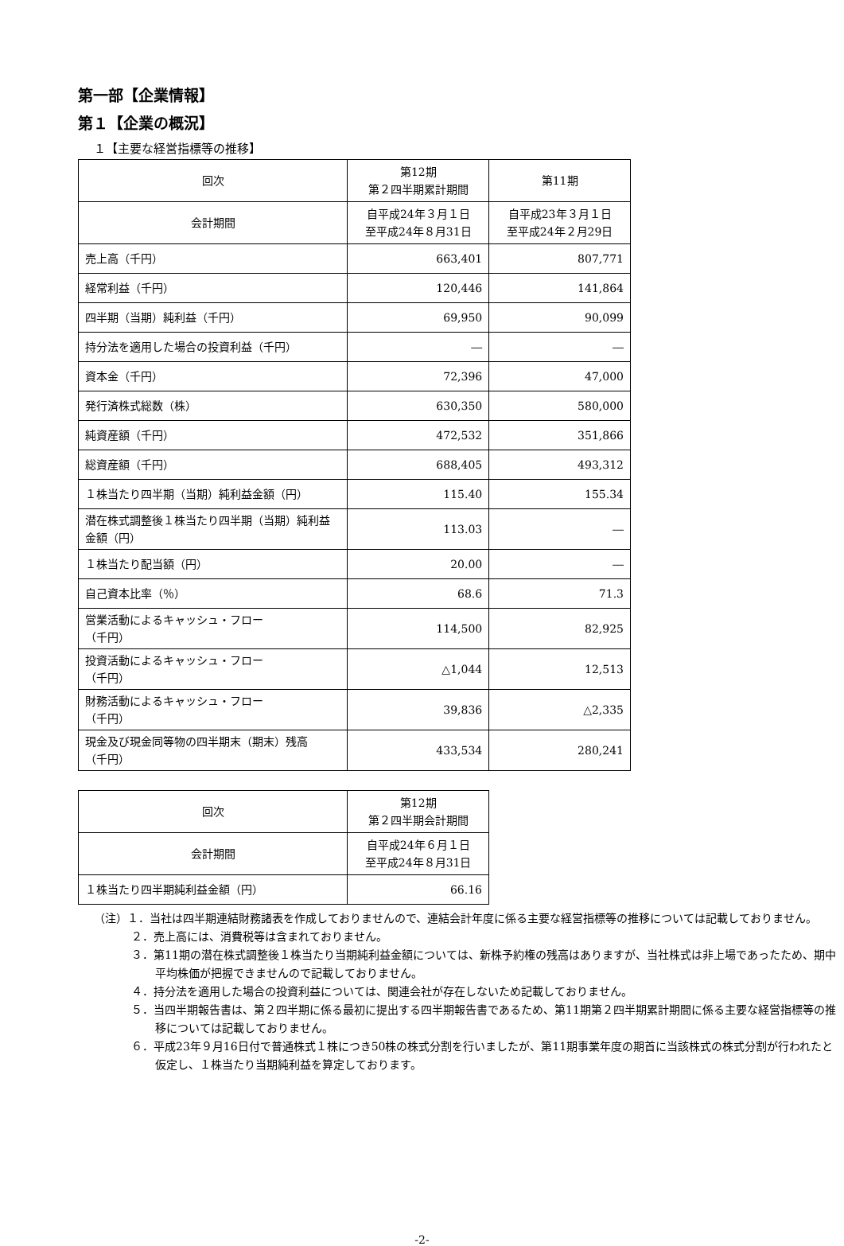第一部【企業情報】
第１【企業の概況】
１【主要な経営指標等の推移】
| 回次 | 第12期 第２四半期累計期間 | 第11期 |
| --- | --- | --- |
| 会計期間 | 自平成24年３月１日 至平成24年８月31日 | 自平成23年３月１日 至平成24年２月29日 |
| 売上高（千円） | 663,401 | 807,771 |
| 経常利益（千円） | 120,446 | 141,864 |
| 四半期（当期）純利益（千円） | 69,950 | 90,099 |
| 持分法を適用した場合の投資利益（千円） | ― | ― |
| 資本金（千円） | 72,396 | 47,000 |
| 発行済株式総数（株） | 630,350 | 580,000 |
| 純資産額（千円） | 472,532 | 351,866 |
| 総資産額（千円） | 688,405 | 493,312 |
| １株当たり四半期（当期）純利益金額（円） | 115.40 | 155.34 |
| 潜在株式調整後１株当たり四半期（当期）純利益金額（円） | 113.03 | ― |
| １株当たり配当額（円） | 20.00 | ― |
| 自己資本比率（％） | 68.6 | 71.3 |
| 営業活動によるキャッシュ・フロー （千円） | 114,500 | 82,925 |
| 投資活動によるキャッシュ・フロー （千円） | △1,044 | 12,513 |
| 財務活動によるキャッシュ・フロー （千円） | 39,836 | △2,335 |
| 現金及び現金同等物の四半期末（期末）残高 （千円） | 433,534 | 280,241 |
| 回次 | 第12期 第２四半期会計期間 |
| --- | --- |
| 会計期間 | 自平成24年６月１日 至平成24年８月31日 |
| １株当たり四半期純利益金額（円） | 66.16 |
（注）１．当社は四半期連結財務諸表を作成しておりませんので、連結会計年度に係る主要な経営指標等の推移については記載しておりません。
２．売上高には、消費税等は含まれておりません。
３．第11期の潜在株式調整後１株当たり当期純利益金額については、新株予約権の残高はありますが、当社株式は非上場であったため、期中平均株価が把握できませんので記載しておりません。
４．持分法を適用した場合の投資利益については、関連会社が存在しないため記載しておりません。
５．当四半期報告書は、第２四半期に係る最初に提出する四半期報告書であるため、第11期第２四半期累計期間に係る主要な経営指標等の推移については記載しておりません。
６．平成23年９月16日付で普通株式１株につき50株の株式分割を行いましたが、第11期事業年度の期首に当該株式の株式分割が行われたと仮定し、１株当たり当期純利益を算定しております。
-2-